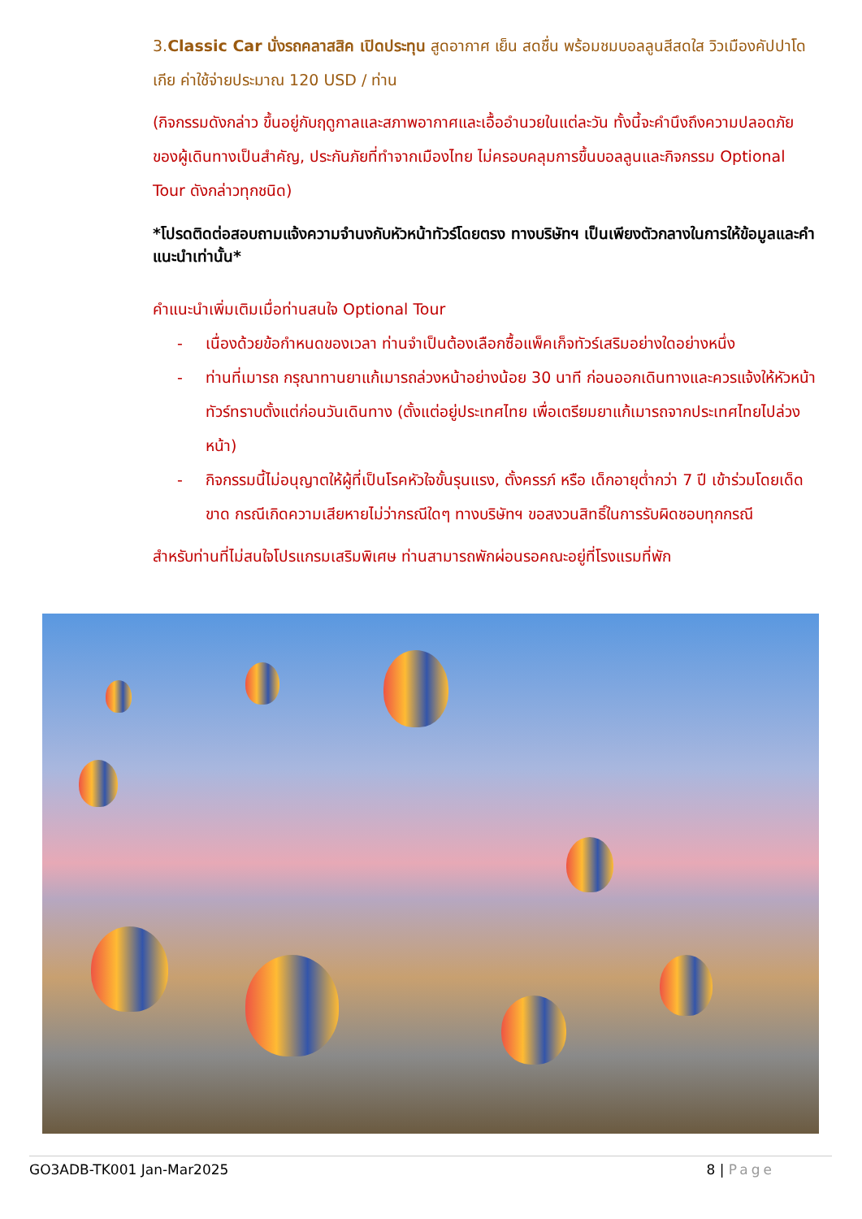3.Classic Car นั่งรถคลาสสิค เปิดประทุน สูดอากาศ เย็น สดชื่น พร้อมชมบอลลูนสีสดใส วิวเมืองคัปปาโดเกีย ค่าใช้จ่ายประมาณ 120 USD / ท่าน
(กิจกรรมดังกล่าว ขึ้นอยู่กับฤดูกาลและสภาพอากาศและเอื้ออำนวยในแต่ละวัน ทั้งนี้จะคำนึงถึงความปลอดภัยของผู้เดินทางเป็นสำคัญ, ประกันภัยที่ทำจากเมืองไทย ไม่ครอบคลุมการขึ้นบอลลูนและกิจกรรม Optional Tour ดังกล่าวทุกชนิด)
*โปรดติดต่อสอบถามแจ้งความจำนงกับหัวหน้าทัวร์โดยตรง ทางบริษัทฯ เป็นเพียงตัวกลางในการให้ข้อมูลและคำแนะนำเท่านั้น*
คำแนะนำเพิ่มเติมเมื่อท่านสนใจ Optional Tour
- เนื่องด้วยข้อกำหนดของเวลา ท่านจำเป็นต้องเลือกซื้อแพ็คเก็จทัวร์เสริมอย่างใดอย่างหนึ่ง
- ท่านที่เมารถ กรุณาทานยาแก้เมารถล่วงหน้าอย่างน้อย 30 นาที ก่อนออกเดินทางและควรแจ้งให้หัวหน้าทัวร์ทราบตั้งแต่ก่อนวันเดินทาง (ตั้งแต่อยู่ประเทศไทย เพื่อเตรียมยาแก้เมารถจากประเทศไทยไปล่วงหน้า)
- กิจกรรมนี้ไม่อนุญาตให้ผู้ที่เป็นโรคหัวใจขั้นรุนแรง, ตั้งครรภ์ หรือ เด็กอายุต่ำกว่า 7 ปี เข้าร่วมโดยเด็ดขาด กรณีเกิดความเสียหายไม่ว่ากรณีใดๆ ทางบริษัทฯ ขอสงวนสิทธิ์ในการรับผิดชอบทุกกรณี
สำหรับท่านที่ไม่สนใจโปรแกรมเสริมพิเศษ ท่านสามารถพักผ่อนรอคณะอยู่ที่โรงแรมที่พัก
GO3ADB-TK001 Jan-Mar2025 8 | Page